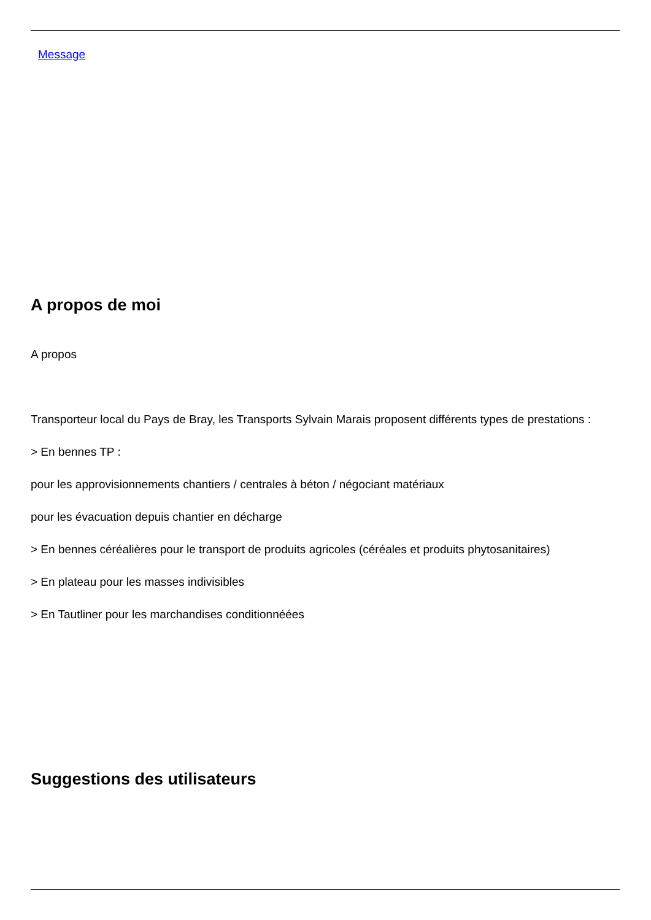Message
A propos de moi
A propos
Transporteur local du Pays de Bray, les Transports Sylvain Marais proposent différents types de prestations :
> En bennes TP :
pour les approvisionnements chantiers / centrales à béton / négociant matériaux
pour les évacuation depuis chantier en décharge
> En bennes céréalières pour le transport de produits agricoles (céréales et produits phytosanitaires)
> En plateau pour les masses indivisibles
> En Tautliner pour les marchandises conditionnéées
Suggestions des utilisateurs